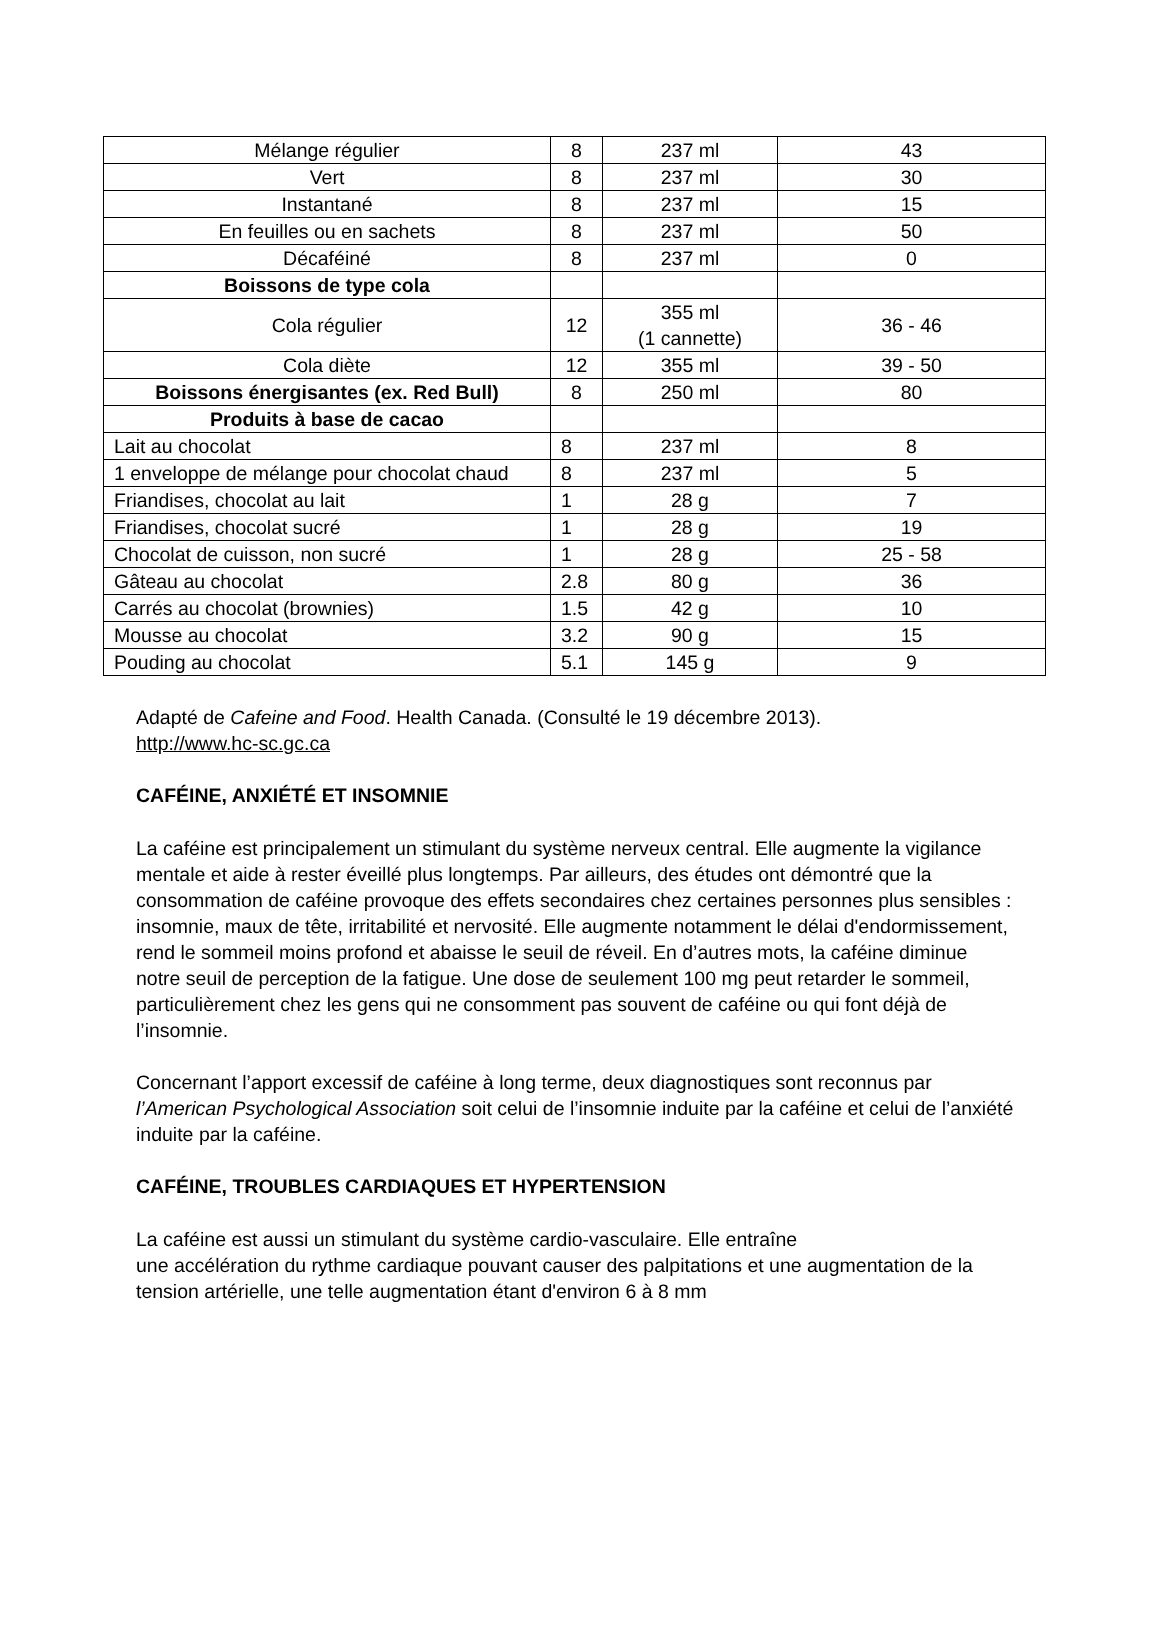| Mélange régulier | 8 | 237 ml | 43 |
| Vert | 8 | 237 ml | 30 |
| Instantané | 8 | 237 ml | 15 |
| En feuilles ou en sachets | 8 | 237 ml | 50 |
| Décaféiné | 8 | 237 ml | 0 |
| Boissons de type cola | | | |
| Cola régulier | 12 | 355 ml (1 cannette) | 36 - 46 |
| Cola diète | 12 | 355 ml | 39 - 50 |
| Boissons énergisantes (ex. Red Bull) | 8 | 250 ml | 80 |
| Produits à base de cacao | | | |
| Lait au chocolat | 8 | 237 ml | 8 |
| 1 enveloppe de mélange pour chocolat chaud | 8 | 237 ml | 5 |
| Friandises, chocolat au lait | 1 | 28 g | 7 |
| Friandises, chocolat sucré | 1 | 28 g | 19 |
| Chocolat de cuisson, non sucré | 1 | 28 g | 25 - 58 |
| Gâteau au chocolat | 2.8 | 80 g | 36 |
| Carrés au chocolat (brownies) | 1.5 | 42 g | 10 |
| Mousse au chocolat | 3.2 | 90 g | 15 |
| Pouding au chocolat | 5.1 | 145 g | 9 |
Adapté de Cafeine and Food. Health Canada. (Consulté le 19 décembre 2013).
http://www.hc-sc.gc.ca
CAFÉINE, ANXIÉTÉ ET INSOMNIE
La caféine est principalement un stimulant du système nerveux central. Elle augmente la vigilance mentale et aide à rester éveillé plus longtemps. Par ailleurs, des études ont démontré que la consommation de caféine provoque des effets secondaires chez certaines personnes plus sensibles : insomnie, maux de tête, irritabilité et nervosité. Elle augmente notamment le délai d'endormissement, rend le sommeil moins profond et abaisse le seuil de réveil. En d’autres mots, la caféine diminue notre seuil de perception de la fatigue. Une dose de seulement 100 mg peut retarder le sommeil, particulièrement chez les gens qui ne consomment pas souvent de caféine ou qui font déjà de l’insomnie.
Concernant l’apport excessif de caféine à long terme, deux diagnostiques sont reconnus par l’American Psychological Association soit celui de l’insomnie induite par la caféine et celui de l’anxiété induite par la caféine.
CAFÉINE, TROUBLES CARDIAQUES ET HYPERTENSION
La caféine est aussi un stimulant du système cardio-vasculaire. Elle entraîne
une accélération du rythme cardiaque pouvant causer des palpitations et une augmentation de la tension artérielle, une telle augmentation étant d'environ 6 à 8 mm